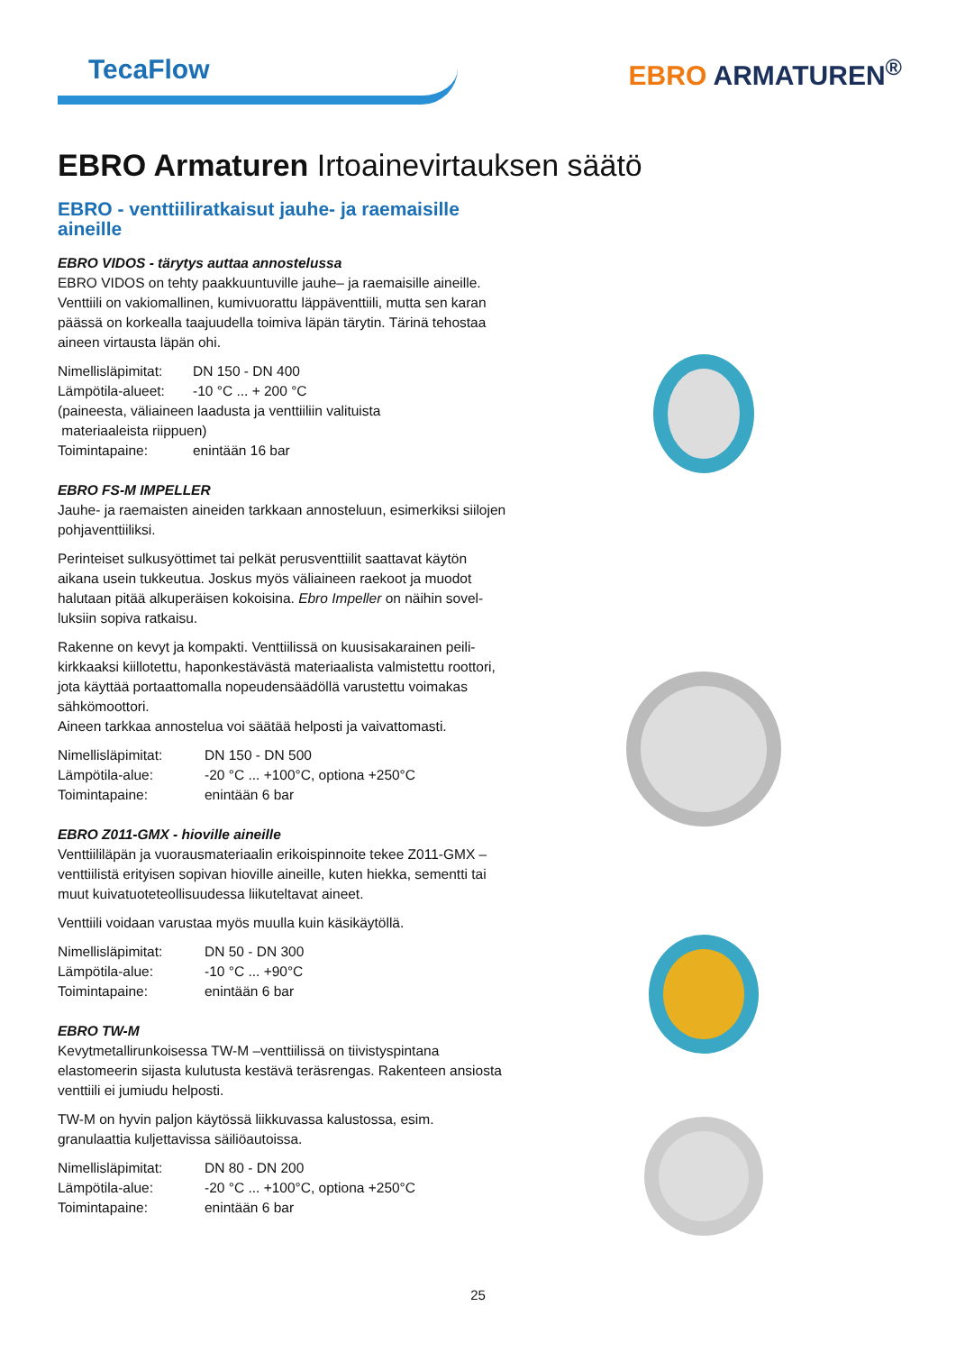TecaFlow
EBRO ARMATUREN<sup>®</sup>
EBRO Armaturen Irtoainevirtauksen säätö
EBRO - venttiiliratkaisut jauhe- ja raemaisille aineille
EBRO VIDOS - tärytys auttaa annostelussa
EBRO VIDOS on tehty paakkuuntuville jauhe– ja raemaisille aineille. Venttiili on vakiomallinen, kumivuorattu läppäventtiili, mutta sen karan päässä on korkealla taajuudella toimiva läpän tärytin. Tärinä tehostaa aineen virtausta läpän ohi.
Nimellisläpimitat:
DN 150 - DN 400
Lämpötila-alueet:
-10 °C ... + 200 °C
(paineesta, väliaineen laadusta ja venttiiliin valituista
materiaaleista riippuen)
Toimintapaine:
enintään 16 bar
EBRO FS-M IMPELLER
Jauhe- ja raemaisten aineiden tarkkaan annosteluun, esimerkiksi siilojen pohjaventtiiliksi.
Perinteiset sulkusyöttimet tai pelkät perusventtiilit saattavat käytön aikana usein tukkeutua. Joskus myös väliaineen raekoot ja muodot halutaan pitää alkuperäisen kokoisina. Ebro Impeller on näihin sovel-luksiin sopiva ratkaisu.
Rakenne on kevyt ja kompakti. Venttiilissä on kuusisakarainen peili-kirkkaaksi kiillotettu, haponkestävästä materiaalista valmistettu roottori, jota käyttää portaattomalla nopeudensäädöllä varustettu voimakas sähkömoottori.
Aineen tarkkaa annostelua voi säätää helposti ja vaivattomasti.
Nimellisläpimitat:
DN 150 - DN 500
Lämpötila-alue:
-20 °C ... +100°C, optiona +250°C
Toimintapaine:
enintään 6 bar
EBRO Z011-GMX - hioville aineille
Venttiililäpän ja vuorausmateriaalin erikoispinnoite tekee Z011-GMX –venttiilistä erityisen sopivan hioville aineille, kuten hiekka, sementti tai muut kuivatuoteteollisuudessa liikuteltavat aineet.
Venttiili voidaan varustaa myös muulla kuin käsikäytöllä.
Nimellisläpimitat:
DN 50 - DN 300
Lämpötila-alue:
-10 °C ... +90°C
Toimintapaine:
enintään 6 bar
EBRO TW-M
Kevytmetallirunkoisessa TW-M –venttiilissä on tiivistyspintana elastomeerin sijasta kulutusta kestävä teräsrengas. Rakenteen ansiosta venttiili ei jumiudu helposti.
TW-M on hyvin paljon käytössä liikkuvassa kalustossa, esim. granulaattia kuljettavissa säiliöautoissa.
Nimellisläpimitat:
DN 80 - DN 200
Lämpötila-alue:
-20 °C ... +100°C, optiona +250°C
Toimintapaine:
enintään 6 bar
25